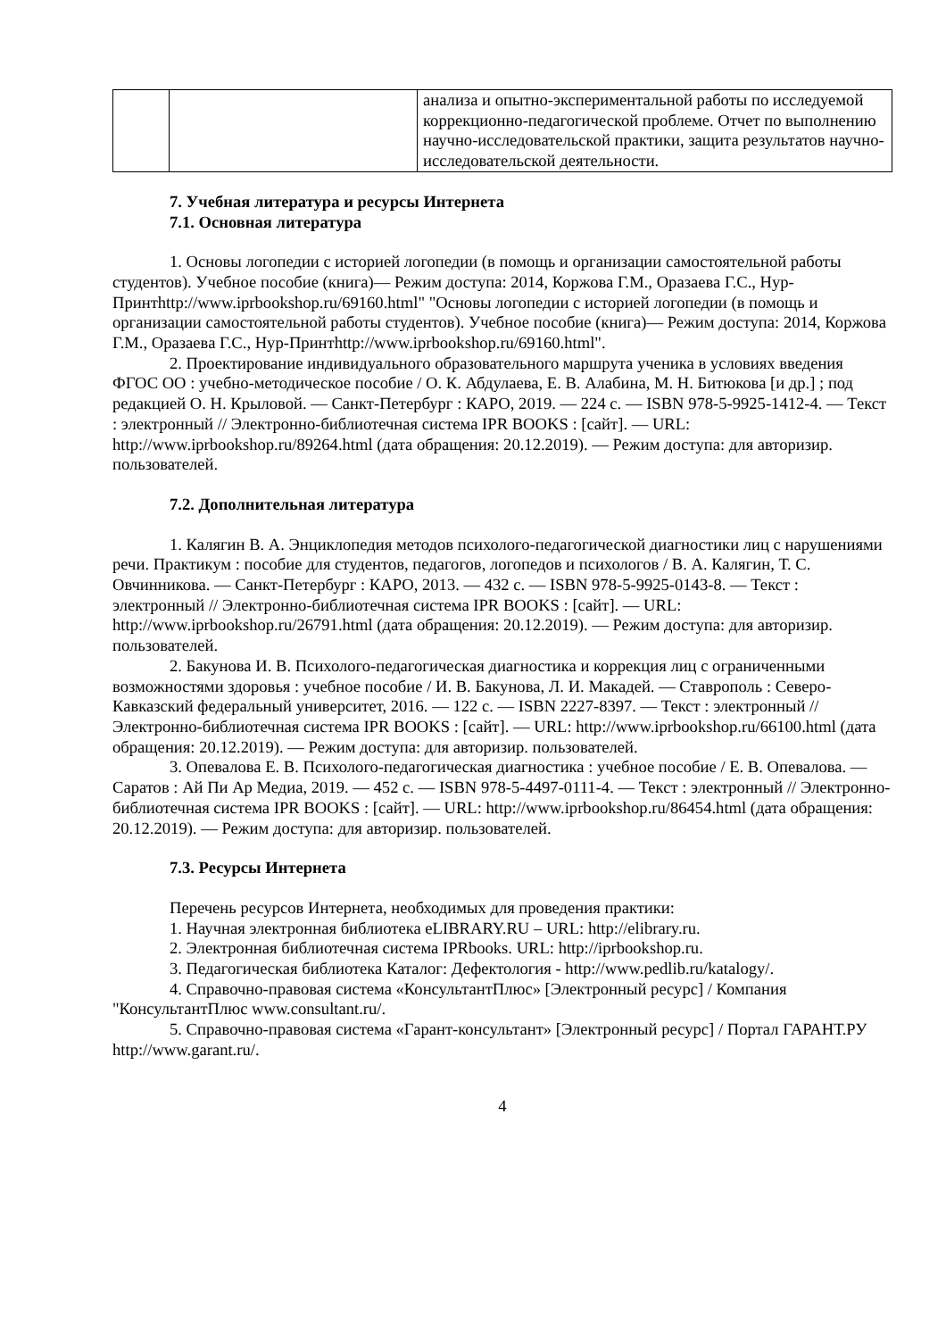| | | анализа и опытно-экспериментальной работы по исследуемой коррекционно-педагогической проблеме. Отчет по выполнению научно-исследовательской практики, защита результатов научно-исследовательской деятельности. |
7. Учебная литература и ресурсы Интернета
7.1. Основная литература
1. Основы логопедии с историей логопедии (в помощь и организации самостоятельной работы студентов). Учебное пособие (книга)— Режим доступа: 2014, Коржова Г.М., Оразаева Г.С., Нур-Принтhttp://www.iprbookshop.ru/69160.html" "Основы логопедии с историей логопедии (в помощь и организации самостоятельной работы студентов). Учебное пособие (книга)— Режим доступа: 2014, Коржова Г.М., Оразаева Г.С., Нур-Принтhttp://www.iprbookshop.ru/69160.html".
2. Проектирование индивидуального образовательного маршрута ученика в условиях введения ФГОС ОО : учебно-методическое пособие / О. К. Абдулаева, Е. В. Алабина, М. Н. Битюкова [и др.] ; под редакцией О. Н. Крыловой. — Санкт-Петербург : КАРО, 2019. — 224 с. — ISBN 978-5-9925-1412-4. — Текст : электронный // Электронно-библиотечная система IPR BOOKS : [сайт]. — URL: http://www.iprbookshop.ru/89264.html (дата обращения: 20.12.2019). — Режим доступа: для авторизир. пользователей.
7.2. Дополнительная литература
1. Калягин В. А. Энциклопедия методов психолого-педагогической диагностики лиц с нарушениями речи. Практикум : пособие для студентов, педагогов, логопедов и психологов / В. А. Калягин, Т. С. Овчинникова. — Санкт-Петербург : КАРО, 2013. — 432 c. — ISBN 978-5-9925-0143-8. — Текст : электронный // Электронно-библиотечная система IPR BOOKS : [сайт]. — URL: http://www.iprbookshop.ru/26791.html (дата обращения: 20.12.2019). — Режим доступа: для авторизир. пользователей.
2. Бакунова И. В. Психолого-педагогическая диагностика и коррекция лиц с ограниченными возможностями здоровья : учебное пособие / И. В. Бакунова, Л. И. Макадей. — Ставрополь : Северо-Кавказский федеральный университет, 2016. — 122 c. — ISBN 2227-8397. — Текст : электронный // Электронно-библиотечная система IPR BOOKS : [сайт]. — URL: http://www.iprbookshop.ru/66100.html (дата обращения: 20.12.2019). — Режим доступа: для авторизир. пользователей.
3. Опевалова Е. В. Психолого-педагогическая диагностика : учебное пособие / Е. В. Опевалова. — Саратов : Ай Пи Ар Медиа, 2019. — 452 c. — ISBN 978-5-4497-0111-4. — Текст : электронный // Электронно-библиотечная система IPR BOOKS : [сайт]. — URL: http://www.iprbookshop.ru/86454.html (дата обращения: 20.12.2019). — Режим доступа: для авторизир. пользователей.
7.3. Ресурсы Интернета
Перечень ресурсов Интернета, необходимых для проведения практики:
1. Научная электронная библиотека eLIBRARY.RU – URL: http://elibrary.ru.
2. Электронная библиотечная система IPRbooks. URL: http://iprbookshop.ru.
3. Педагогическая библиотека Каталог: Дефектология - http://www.pedlib.ru/katalogy/.
4. Справочно-правовая система «КонсультантПлюс» [Электронный ресурс] / Компания "КонсультантПлюс www.consultant.ru/.
5. Справочно-правовая система «Гарант-консультант» [Электронный ресурс] / Портал ГАРАНТ.РУ http://www.garant.ru/.
4